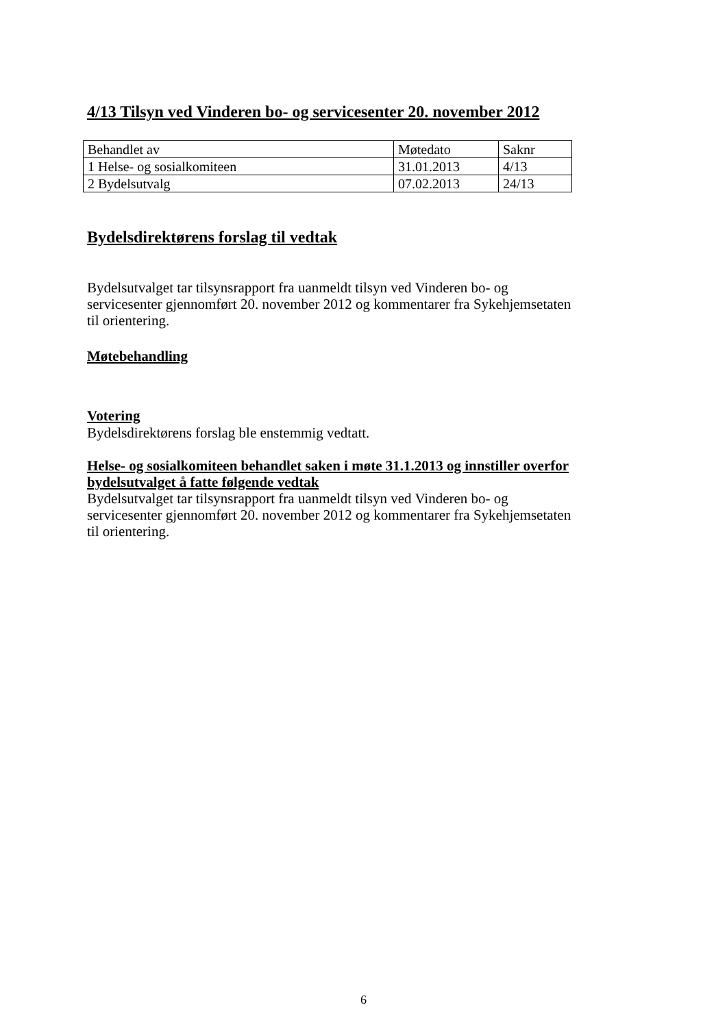4/13 Tilsyn ved Vinderen bo- og servicesenter 20. november 2012
| Behandlet av | Møtedato | Saknr |
| 1 Helse- og sosialkomiteen | 31.01.2013 | 4/13 |
| 2 Bydelsutvalg | 07.02.2013 | 24/13 |
Bydelsdirektørens forslag til vedtak
Bydelsutvalget tar tilsynsrapport fra uanmeldt tilsyn ved Vinderen bo- og servicesenter gjennomført 20. november 2012 og kommentarer fra Sykehjemsetaten til orientering.
Møtebehandling
Votering
Bydelsdirektørens forslag ble enstemmig vedtatt.
Helse- og sosialkomiteen behandlet saken i møte 31.1.2013 og innstiller overfor bydelsutvalget å fatte følgende vedtak
Bydelsutvalget tar tilsynsrapport fra uanmeldt tilsyn ved Vinderen bo- og servicesenter gjennomført 20. november 2012 og kommentarer fra Sykehjemsetaten til orientering.
6